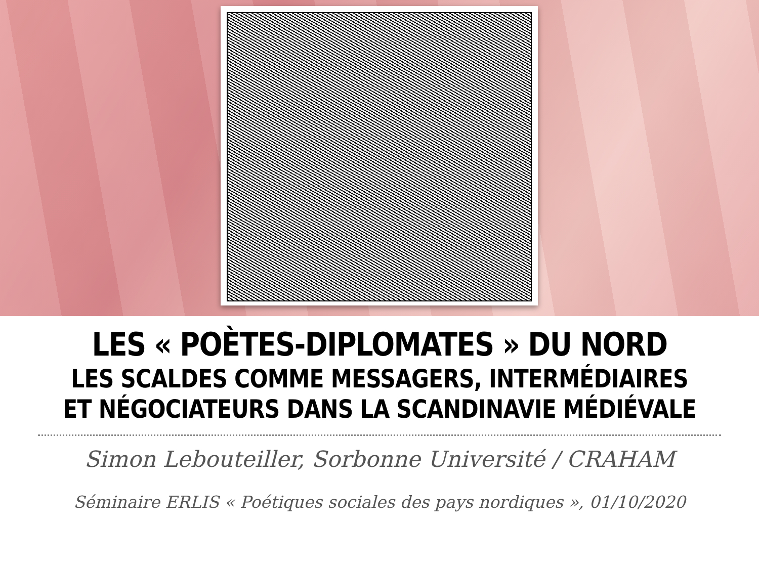LES « POÈTES-DIPLOMATES » DU NORD
LES SCALDES COMME MESSAGERS, INTERMÉDIAIRES ET NÉGOCIATEURS DANS LA SCANDINAVIE MÉDIÉVALE
Simon Lebouteiller, Sorbonne Université / CRAHAM
Séminaire ERLIS « Poétiques sociales des pays nordiques », 01/10/2020